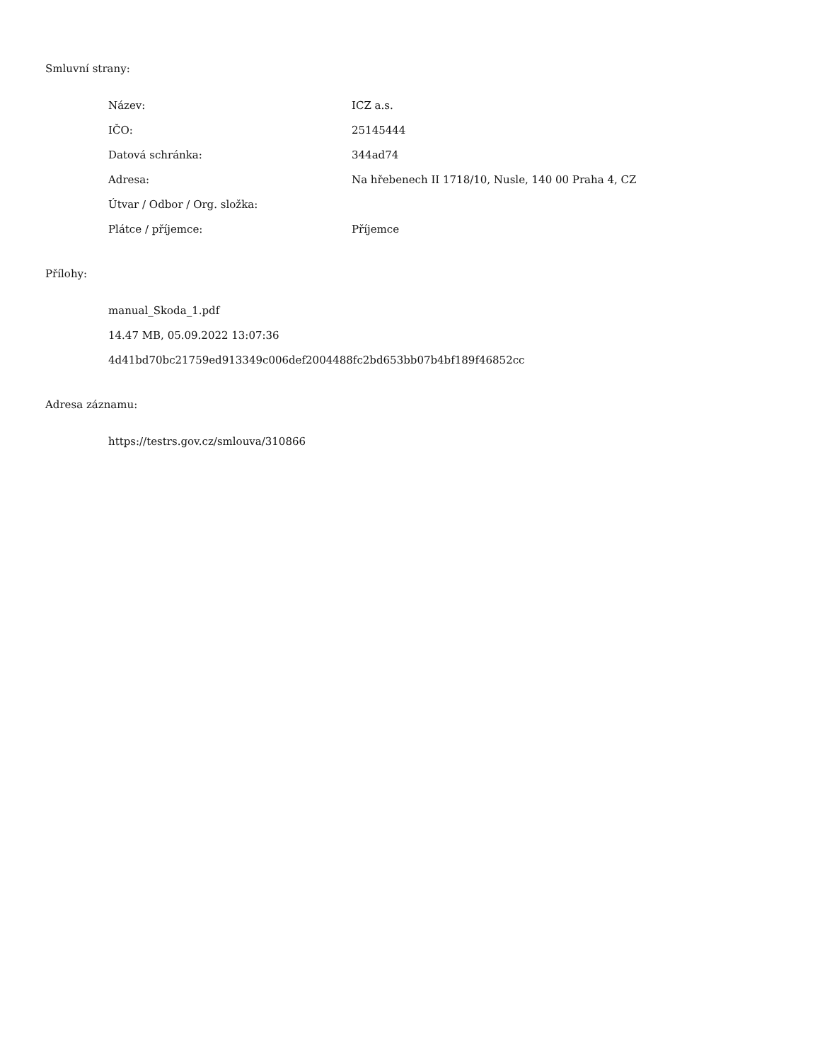Smluvní strany:
| Název: | ICZ a.s. |
| IČO: | 25145444 |
| Datová schránka: | 344ad74 |
| Adresa: | Na hřebenech II 1718/10, Nusle, 140 00 Praha 4, CZ |
| Útvar / Odbor / Org. složka: | |
| Plátce / příjemce: | Příjemce |
Přílohy:
manual_Skoda_1.pdf
14.47 MB, 05.09.2022 13:07:36
4d41bd70bc21759ed913349c006def2004488fc2bd653bb07b4bf189f46852cc
Adresa záznamu:
https://testrs.gov.cz/smlouva/310866